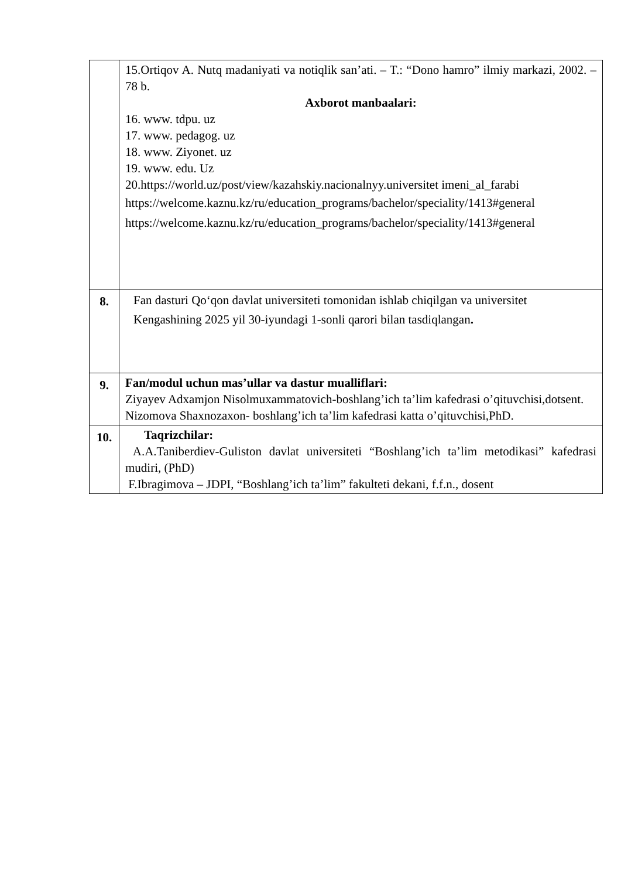| | 15.Ortiqov A. Nutq madaniyati va notiqlik san’ati. – T.: “Dono hamro” ilmiy markazi, 2002. – 78 b. Axborot manbaalari: 16. www. tdpu. uz 17. www. pedagog. uz 18. www. Ziyonet. uz 19. www. edu. Uz 20.https://world.uz/post/view/kazahskiy.nacionalnyy.universitet imeni_al_farabi https://welcome.kaznu.kz/ru/education_programs/bachelor/speciality/1413#general https://welcome.kaznu.kz/ru/education_programs/bachelor/speciality/1413#general |
| 8. | Fan dasturi Qo‘qon davlat universiteti tomonidan ishlab chiqilgan va universitet Kengashining 2025 yil 30-iyundagi 1-sonli qarori bilan tasdiqlangan . |
| 9. | Fan/modul uchun mas’ullar va dastur mualliflari: Ziyayev Adxamjon Nisolmuxammatovich-boshlang’ich ta’lim kafedrasi o’qituvchisi,dotsent. Nizomova Shaxnozaxon- boshlang’ich ta’lim kafedrasi katta o’qituvchisi,PhD. |
| 10. | Taqrizchilar: A.A.Taniberdiev-Guliston davlat universiteti “Boshlang’ich ta’lim metodikasi” kafedrasi mudiri, (PhD) F.Ibragimova – JDPI, “Boshlang’ich ta’lim” fakulteti dekani, f.f.n., dosent |